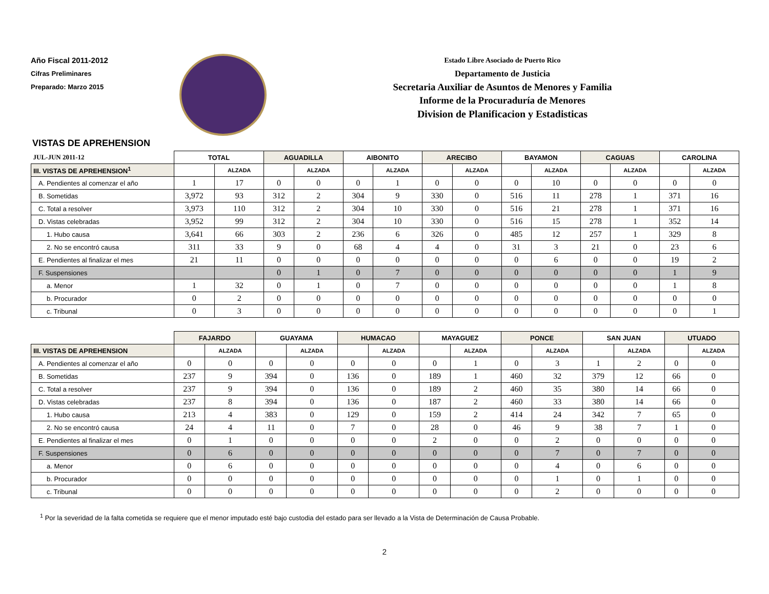Año Fiscal 2011-2012
Cifras Preliminares
Preparado: Marzo 2015
Estado Libre Asociado de Puerto Rico
Departamento de Justicia
Secretaria Auxiliar de Asuntos de Menores y Familia
Informe de la Procuraduría de Menores
Division de Planificacion y Estadisticas
VISTAS DE APREHENSION
| JUL-JUN 2011-12 | TOTAL | | AGUADILLA | | AIBONITO | | ARECIBO | | BAYAMON | | CAGUAS | | CAROLINA | |
| III. VISTAS DE APREHENSION<sup>1</sup> | | ALZADA | | ALZADA | | ALZADA | | ALZADA | | ALZADA | | ALZADA | | ALZADA |
| A. Pendientes al comenzar el año | 1 | 17 | 0 | 0 | 0 | 1 | 0 | 0 | 0 | 10 | 0 | 0 | 0 | 0 |
| B. Sometidas | 3,972 | 93 | 312 | 2 | 304 | 9 | 330 | 0 | 516 | 11 | 278 | 1 | 371 | 16 |
| C. Total a resolver | 3,973 | 110 | 312 | 2 | 304 | 10 | 330 | 0 | 516 | 21 | 278 | 1 | 371 | 16 |
| D. Vistas celebradas | 3,952 | 99 | 312 | 2 | 304 | 10 | 330 | 0 | 516 | 15 | 278 | 1 | 352 | 14 |
| 1. Hubo causa | 3,641 | 66 | 303 | 2 | 236 | 6 | 326 | 0 | 485 | 12 | 257 | 1 | 329 | 8 |
| 2. No se encontró causa | 311 | 33 | 9 | 0 | 68 | 4 | 4 | 0 | 31 | 3 | 21 | 0 | 23 | 6 |
| E. Pendientes al finalizar el mes | 21 | 11 | 0 | 0 | 0 | 0 | 0 | 0 | 0 | 6 | 0 | 0 | 19 | 2 |
| F. Suspensiones | | | 0 | 1 | 0 | 7 | 0 | 0 | 0 | 0 | 0 | 0 | 1 | 9 |
| a. Menor | 1 | 32 | 0 | 1 | 0 | 7 | 0 | 0 | 0 | 0 | 0 | 0 | 1 | 8 |
| b. Procurador | 0 | 2 | 0 | 0 | 0 | 0 | 0 | 0 | 0 | 0 | 0 | 0 | 0 | 0 |
| c. Tribunal | 0 | 3 | 0 | 0 | 0 | 0 | 0 | 0 | 0 | 0 | 0 | 0 | 0 | 1 |
| | FAJARDO | | GUAYAMA | | HUMACAO | | MAYAGUEZ | | PONCE | | SAN JUAN | | UTUADO | |
| III. VISTAS DE APREHENSION | | ALZADA | | ALZADA | | ALZADA | | ALZADA | | ALZADA | | ALZADA | | ALZADA |
| A. Pendientes al comenzar el año | 0 | 0 | 0 | 0 | 0 | 0 | 0 | 1 | 0 | 3 | 1 | 2 | 0 | 0 |
| B. Sometidas | 237 | 9 | 394 | 0 | 136 | 0 | 189 | 1 | 460 | 32 | 379 | 12 | 66 | 0 |
| C. Total a resolver | 237 | 9 | 394 | 0 | 136 | 0 | 189 | 2 | 460 | 35 | 380 | 14 | 66 | 0 |
| D. Vistas celebradas | 237 | 8 | 394 | 0 | 136 | 0 | 187 | 2 | 460 | 33 | 380 | 14 | 66 | 0 |
| 1. Hubo causa | 213 | 4 | 383 | 0 | 129 | 0 | 159 | 2 | 414 | 24 | 342 | 7 | 65 | 0 |
| 2. No se encontró causa | 24 | 4 | 11 | 0 | 7 | 0 | 28 | 0 | 46 | 9 | 38 | 7 | 1 | 0 |
| E. Pendientes al finalizar el mes | 0 | 1 | 0 | 0 | 0 | 0 | 2 | 0 | 0 | 2 | 0 | 0 | 0 | 0 |
| F. Suspensiones | 0 | 6 | 0 | 0 | 0 | 0 | 0 | 0 | 0 | 7 | 0 | 7 | 0 | 0 |
| a. Menor | 0 | 6 | 0 | 0 | 0 | 0 | 0 | 0 | 0 | 4 | 0 | 6 | 0 | 0 |
| b. Procurador | 0 | 0 | 0 | 0 | 0 | 0 | 0 | 0 | 0 | 1 | 0 | 1 | 0 | 0 |
| c. Tribunal | 0 | 0 | 0 | 0 | 0 | 0 | 0 | 0 | 0 | 2 | 0 | 0 | 0 | 0 |
<sup>1</sup> Por la severidad de la falta cometida se requiere que el menor imputado esté bajo custodia del estado para ser llevado a la Vista de Determinación de Causa Probable.
2